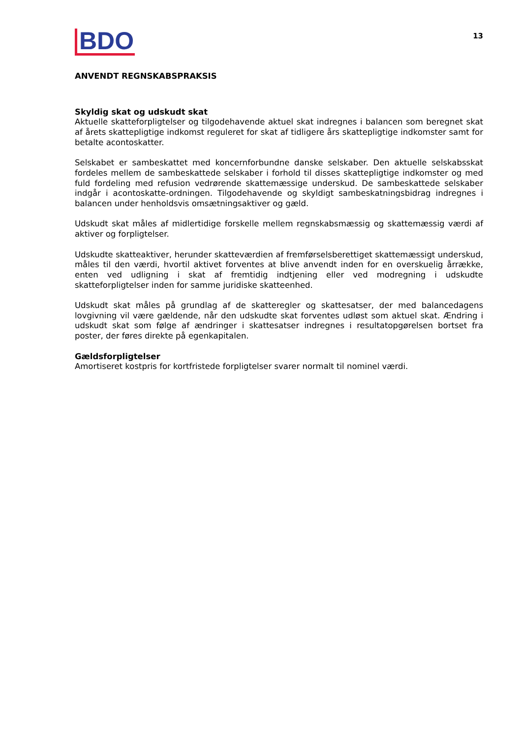BDO
13
ANVENDT REGNSKABSPRAKSIS
Skyldig skat og udskudt skat
Aktuelle skatteforpligtelser og tilgodehavende aktuel skat indregnes i balancen som beregnet skat af årets skattepligtige indkomst reguleret for skat af tidligere års skattepligtige indkomster samt for betalte acontoskatter.
Selskabet er sambeskattet med koncernforbundne danske selskaber. Den aktuelle selskabsskat fordeles mellem de sambeskattede selskaber i forhold til disses skattepligtige indkomster og med fuld fordeling med refusion vedrørende skattemæssige underskud. De sambeskattede selskaber indgår i acontoskatte-ordningen. Tilgodehavende og skyldigt sambeskatningsbidrag indregnes i balancen under henholdsvis omsætningsaktiver og gæld.
Udskudt skat måles af midlertidige forskelle mellem regnskabsmæssig og skattemæssig værdi af aktiver og forpligtelser.
Udskudte skatteaktiver, herunder skatteværdien af fremførselsberettiget skattemæssigt underskud, måles til den værdi, hvortil aktivet forventes at blive anvendt inden for en overskuelig årrække, enten ved udligning i skat af fremtidig indtjening eller ved modregning i udskudte skatteforpligtelser inden for samme juridiske skatteenhed.
Udskudt skat måles på grundlag af de skatteregler og skattesatser, der med balancedagens lovgivning vil være gældende, når den udskudte skat forventes udløst som aktuel skat. Ændring i udskudt skat som følge af ændringer i skattesatser indregnes i resultatopgørelsen bortset fra poster, der føres direkte på egenkapitalen.
Gældsforpligtelser
Amortiseret kostpris for kortfristede forpligtelser svarer normalt til nominel værdi.